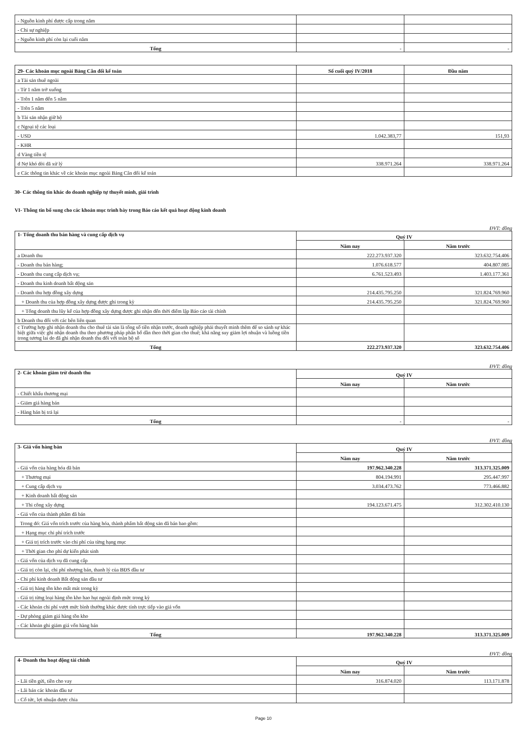| - Nguồn kinh phí được cấp trong năm | | |
| - Chi sự nghiệp | | |
| - Nguồn kinh phí còn lại cuối năm | | |
| Tổng | - | - |
| 29- Các khoản mục ngoài Bảng Cân đối kế toán | Số cuối quý IV/2018 | Đầu năm |
| --- | --- | --- |
| a Tài sản thuê ngoài | | |
| - Từ 1 năm trở xuống | | |
| - Trên 1 năm đến 5 năm | | |
| - Trên 5 năm | | |
| b Tài sản nhận giữ hộ | | |
| c Ngoại tệ các loại | | |
| - USD | 1.042.383,77 | 151,93 |
| - KHR | | |
| d Vàng tiền tệ | | |
| đ Nợ khó đòi đã xử lý | 338.971.264 | 338.971.264 |
| e Các thông tin khác về các khoản mục ngoài Bảng Cân đối kế toán | | |
30- Các thông tin khác do doanh nghiệp tự thuyết minh, giải trình
VI- Thông tin bổ sung cho các khoản mục trình bày trong Báo cáo kết quả hoạt động kinh doanh
ĐVT: đồng
| 1- Tổng doanh thu bán hàng và cung cấp dịch vụ | Quý IV | |
| --- | --- | --- |
| | Năm nay | Năm trước |
| a Doanh thu | 222.273.937.320 | 323.632.754.406 |
| - Doanh thu bán hàng; | 1.076.618.577 | 404.807.085 |
| - Doanh thu cung cấp dịch vụ; | 6.761.523.493 | 1.403.177.361 |
| - Doanh thu kinh doanh bất động sản | | |
| - Doanh thu hợp đồng xây dựng | 214.435.795.250 | 321.824.769.960 |
| + Doanh thu của hợp đồng xây dựng được ghi trong kỳ | 214.435.795.250 | 321.824.769.960 |
| + Tổng doanh thu lũy kế của hợp đồng xây dựng được ghi nhận đến thời điểm lập Báo cáo tài chính | | |
| b Doanh thu đối với các bên liên quan | | |
| c Trường hợp ghi nhận doanh thu cho thuê tài sản là tổng số tiền nhận trước, doanh nghiệp phải thuyết minh thêm để so sánh sự khác biệt giữa việc ghi nhận doanh thu theo phương pháp phân bổ dần theo thời gian cho thuê; khả năng suy giảm lợi nhuận và luồng tiền trong tương lai do đã ghi nhận doanh thu đối với toàn bộ số | | |
| Tổng | 222.273.937.320 | 323.632.754.406 |
ĐVT: đồng
| 2- Các khoản giảm trừ doanh thu | Quý IV | |
| --- | --- | --- |
| | Năm nay | Năm trước |
| - Chiết khấu thương mại | | |
| - Giảm giá hàng bán | | |
| - Hàng bán bị trả lại | | |
| Tổng | - | - |
ĐVT: đồng
| 3- Giá vốn hàng bán | Quý IV | |
| --- | --- | --- |
| | Năm nay | Năm trước |
| - Giá vốn của hàng hóa đã bán | 197.962.340.228 | 313.371.325.009 |
| + Thương mại | 804.194.991 | 295.447.997 |
| + Cung cấp dịch vụ | 3.034.473.762 | 773.466.882 |
| + Kinh doanh bất động sản | | |
| + Thi công xây dựng | 194.123.671.475 | 312.302.410.130 |
| - Giá vốn của thành phẩm đã bán | | |
| Trong đó: Giá vốn trích trước của hàng hóa, thành phẩm bất động sản đã bán bao gồm: | | |
| + Hạng mục chi phí trích trước | | |
| + Giá trị trích trước vào chi phí của từng hạng mục | | |
| + Thời gian cho phí dự kiến phát sinh | | |
| - Giá vốn của dịch vụ đã cung cấp | | |
| - Giá trị còn lại, chi phí nhượng bán, thanh lý của BĐS đầu tư | | |
| - Chi phí kinh doanh Bất động sản đầu tư | | |
| - Giá trị hàng tồn kho mất mát trong kỳ | | |
| - Giá trị từng loại hàng tồn kho hao hụt ngoài định mức trong kỳ | | |
| - Các khoản chi phí vượt mức bình thường khác được tính trực tiếp vào giá vốn | | |
| - Dự phòng giảm giá hàng tồn kho | | |
| - Các khoản ghi giảm giá vốn hàng bán | | |
| Tổng | 197.962.340.228 | 313.371.325.009 |
ĐVT: đồng
| 4- Doanh thu hoạt động tài chính | Quý IV | |
| --- | --- | --- |
| | Năm nay | Năm trước |
| - Lãi tiền gửi, tiền cho vay | 316.874.020 | 113.171.878 |
| - Lãi bán các khoản đầu tư | | |
| - Cổ tức, lợi nhuận được chia | | |
Page 10